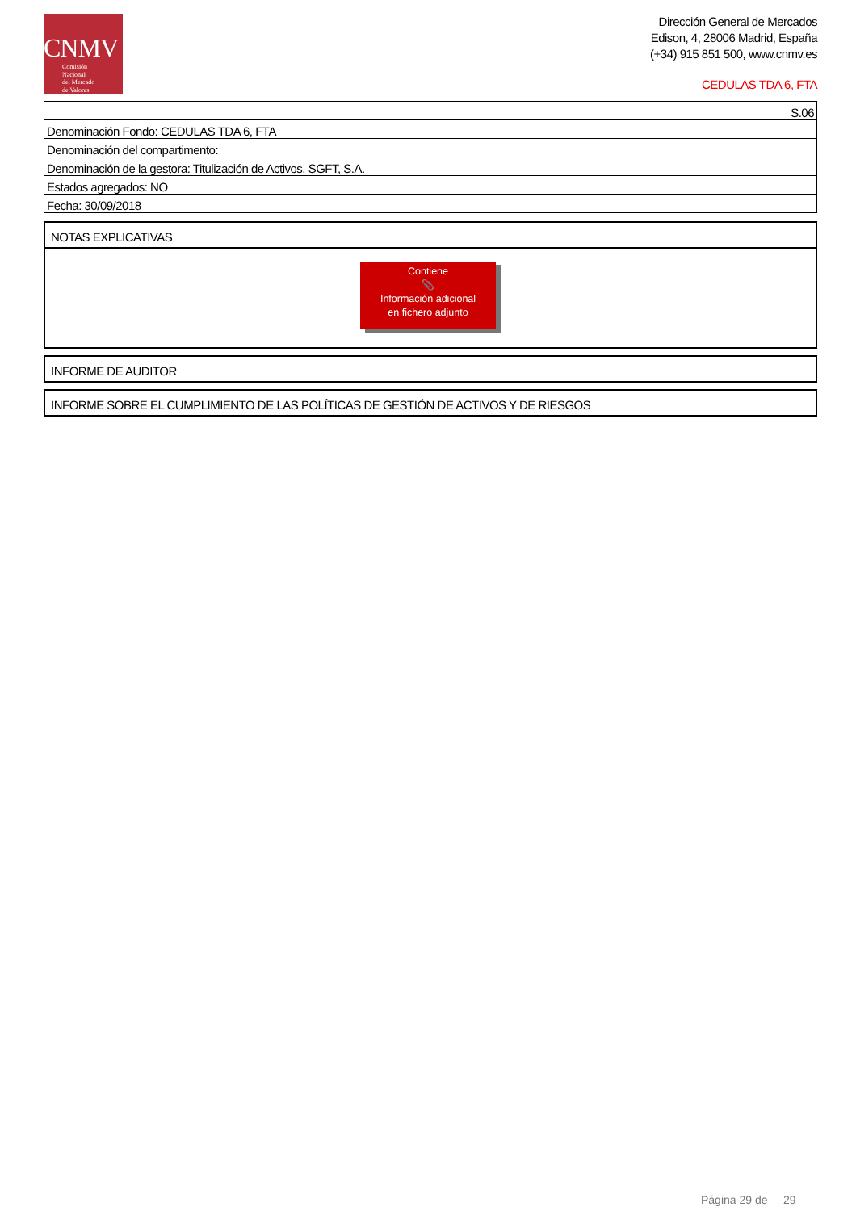CNMV
Comisión
Nacional
del Mercado
de Valores
Dirección General de Mercados
Edison, 4, 28006 Madrid, España
(+34) 915 851 500, www.cnmv.es
CEDULAS TDA 6, FTA
| S.06 |
| Denominación Fondo: CEDULAS TDA 6, FTA |
| Denominación del compartimento: |
| Denominación de la gestora: Titulización de Activos, SGFT, S.A. |
| Estados agregados: NO |
| Fecha: 30/09/2018 |
NOTAS EXPLICATIVAS
Contiene
📎
Información adicional
en fichero adjunto
INFORME DE AUDITOR
INFORME SOBRE EL CUMPLIMIENTO DE LAS POLÍTICAS DE GESTIÓN DE ACTIVOS Y DE RIESGOS
Página 29 de 29